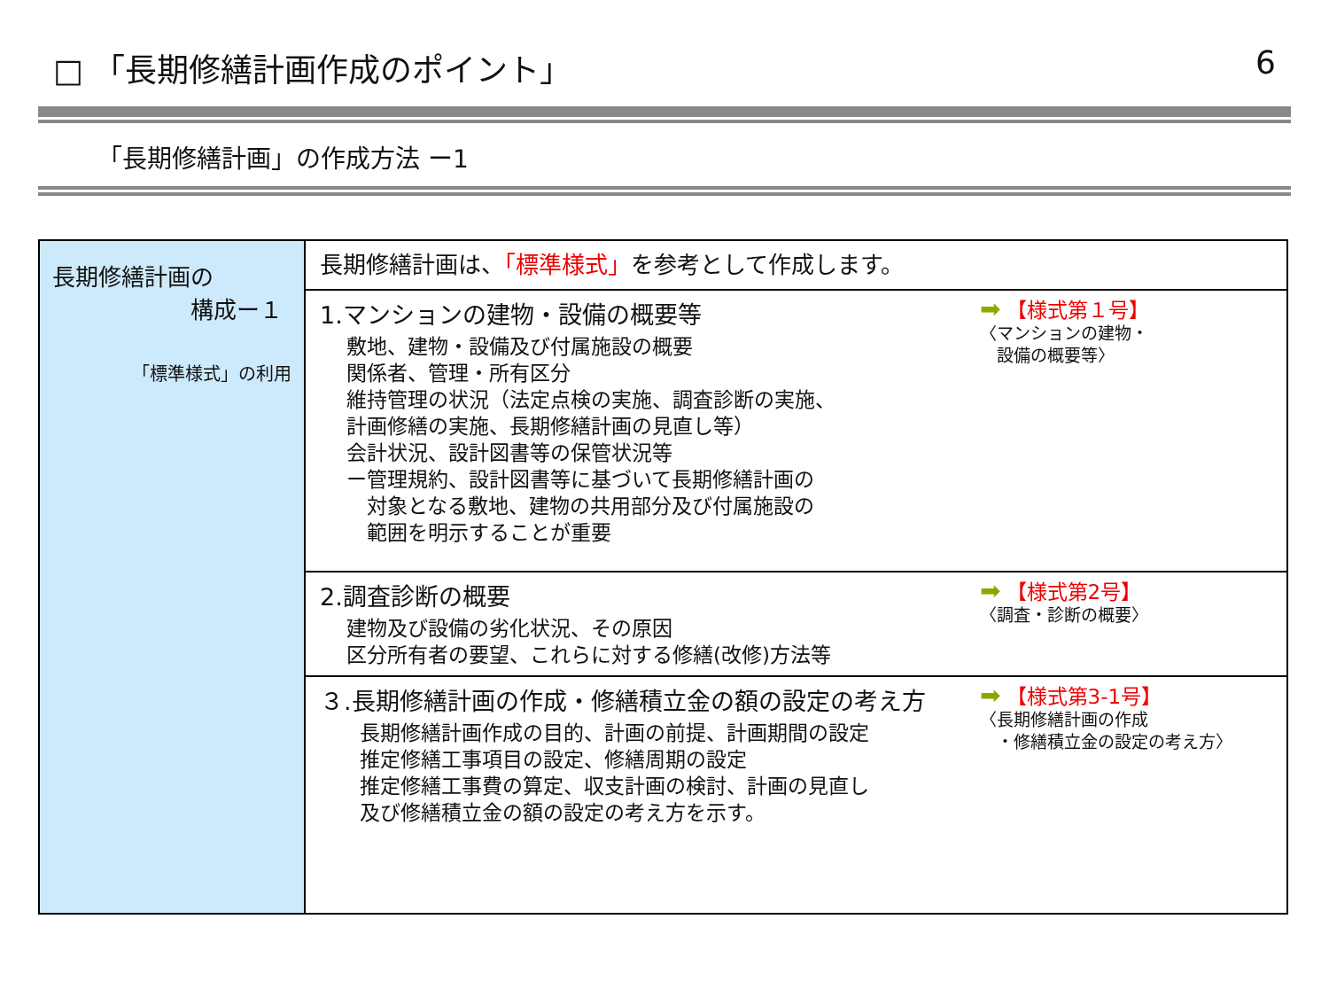□ 「長期修繕計画作成のポイント」 6
「長期修繕計画」の作成方法 ー1
| 長期修繕計画の 構成ー１ 「標準様式」の利用 | 長期修繕計画は、 「標準様式」 を参考として作成します。 |
| | 1.マンションの建物・設備の概要等 敷地、建物・設備及び付属施設の概要 関係者、管理・所有区分 維持管理の状況（法定点検の実施、調査診断の実施、 計画修繕の実施、長期修繕計画の見直し等） 会計状況、設計図書等の保管状況等 ー管理規約、設計図書等に基づいて長期修繕計画の 対象となる敷地、建物の共用部分及び付属施設の 範囲を明示することが重要 ➡ 【様式第１号】 〈マンションの建物・ 設備の概要等〉 |
| | 2.調査診断の概要 建物及び設備の劣化状況、その原因 区分所有者の要望、これらに対する修繕(改修)方法等 ➡ 【様式第2号】 〈調査・診断の概要〉 |
| | ３.長期修繕計画の作成・修繕積立金の額の設定の考え方 長期修繕計画作成の目的、計画の前提、計画期間の設定 推定修繕工事項目の設定、修繕周期の設定 推定修繕工事費の算定、収支計画の検討、計画の見直し 及び修繕積立金の額の設定の考え方を示す。 ➡ 【様式第3-1号】 〈長期修繕計画の作成 ・修繕積立金の設定の考え方〉 |